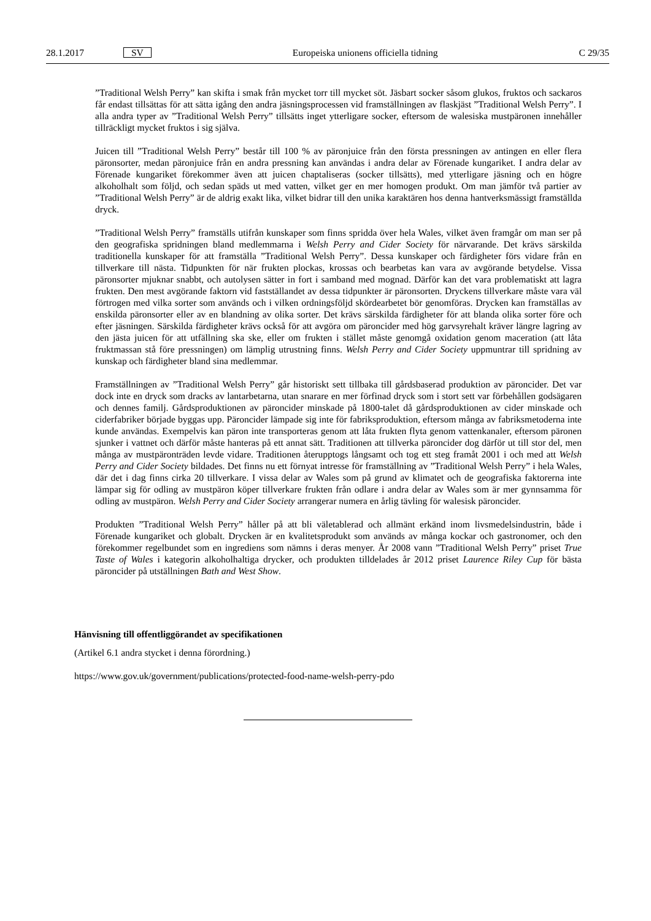28.1.2017 SV Europeiska unionens officiella tidning C 29/35
”Traditional Welsh Perry” kan skifta i smak från mycket torr till mycket söt. Jäsbart socker såsom glukos, fruktos och sackaros får endast tillsättas för att sätta igång den andra jäsningsprocessen vid framställningen av flaskjäst ”Traditional Welsh Perry”. I alla andra typer av ”Traditional Welsh Perry” tillsätts inget ytterligare socker, eftersom de walesiska mustpäronen innehåller tillräckligt mycket fruktos i sig själva.
Juicen till ”Traditional Welsh Perry” består till 100 % av päronjuice från den första pressningen av antingen en eller flera päronsorter, medan päronjuice från en andra pressning kan användas i andra delar av Förenade kungariket. I andra delar av Förenade kungariket förekommer även att juicen chaptaliseras (socker tillsätts), med ytterligare jäsning och en högre alkoholhalt som följd, och sedan späds ut med vatten, vilket ger en mer homogen produkt. Om man jämför två partier av ”Traditional Welsh Perry” är de aldrig exakt lika, vilket bidrar till den unika karaktären hos denna hantverksmässigt framställda dryck.
”Traditional Welsh Perry” framställs utifrån kunskaper som finns spridda över hela Wales, vilket även framgår om man ser på den geografiska spridningen bland medlemmarna i Welsh Perry and Cider Society för närvarande. Det krävs särskilda traditionella kunskaper för att framställa ”Traditional Welsh Perry”. Dessa kunskaper och färdigheter förs vidare från en tillverkare till nästa. Tidpunkten för när frukten plockas, krossas och bearbetas kan vara av avgörande betydelse. Vissa päronsorter mjuknar snabbt, och autolysen sätter in fort i samband med mognad. Därför kan det vara problematiskt att lagra frukten. Den mest avgörande faktorn vid fastställandet av dessa tidpunkter är päronsorten. Dryckens tillverkare måste vara väl förtrogen med vilka sorter som används och i vilken ordningsföljd skördearbetet bör genomföras. Drycken kan framställas av enskilda päronsorter eller av en blandning av olika sorter. Det krävs särskilda färdigheter för att blanda olika sorter före och efter jäsningen. Särskilda färdigheter krävs också för att avgöra om päroncider med hög garvsyrehalt kräver längre lagring av den jästa juicen för att utfällning ska ske, eller om frukten i stället måste genomgå oxidation genom maceration (att låta fruktmassan stå före pressningen) om lämplig utrustning finns. Welsh Perry and Cider Society uppmuntrar till spridning av kunskap och färdigheter bland sina medlemmar.
Framställningen av ”Traditional Welsh Perry” går historiskt sett tillbaka till gårdsbaserad produktion av päroncider. Det var dock inte en dryck som dracks av lantarbetarna, utan snarare en mer förfinad dryck som i stort sett var förbehållen godsägaren och dennes familj. Gårdsproduktionen av päroncider minskade på 1800-talet då gårdsproduktionen av cider minskade och ciderfabriker började byggas upp. Päroncider lämpade sig inte för fabriksproduktion, eftersom många av fabriksmetoderna inte kunde användas. Exempelvis kan päron inte transporteras genom att låta frukten flyta genom vattenkanaler, eftersom päronen sjunker i vattnet och därför måste hanteras på ett annat sätt. Traditionen att tillverka päroncider dog därför ut till stor del, men många av mustpäronträden levde vidare. Traditionen återupptogs långsamt och tog ett steg framåt 2001 i och med att Welsh Perry and Cider Society bildades. Det finns nu ett förnyat intresse för framställning av ”Traditional Welsh Perry” i hela Wales, där det i dag finns cirka 20 tillverkare. I vissa delar av Wales som på grund av klimatet och de geografiska faktorerna inte lämpar sig för odling av mustpäron köper tillverkare frukten från odlare i andra delar av Wales som är mer gynnsamma för odling av mustpäron. Welsh Perry and Cider Society arrangerar numera en årlig tävling för walesisk päroncider.
Produkten ”Traditional Welsh Perry” håller på att bli väletablerad och allmänt erkänd inom livsmedelsindustrin, både i Förenade kungariket och globalt. Drycken är en kvalitetsprodukt som används av många kockar och gastronomer, och den förekommer regelbundet som en ingrediens som nämns i deras menyer. År 2008 vann ”Traditional Welsh Perry” priset True Taste of Wales i kategorin alkoholhaltiga drycker, och produkten tilldelades år 2012 priset Laurence Riley Cup för bästa päroncider på utställningen Bath and West Show.
Hänvisning till offentliggörandet av specifikationen
(Artikel 6.1 andra stycket i denna förordning.)
https://www.gov.uk/government/publications/protected-food-name-welsh-perry-pdo